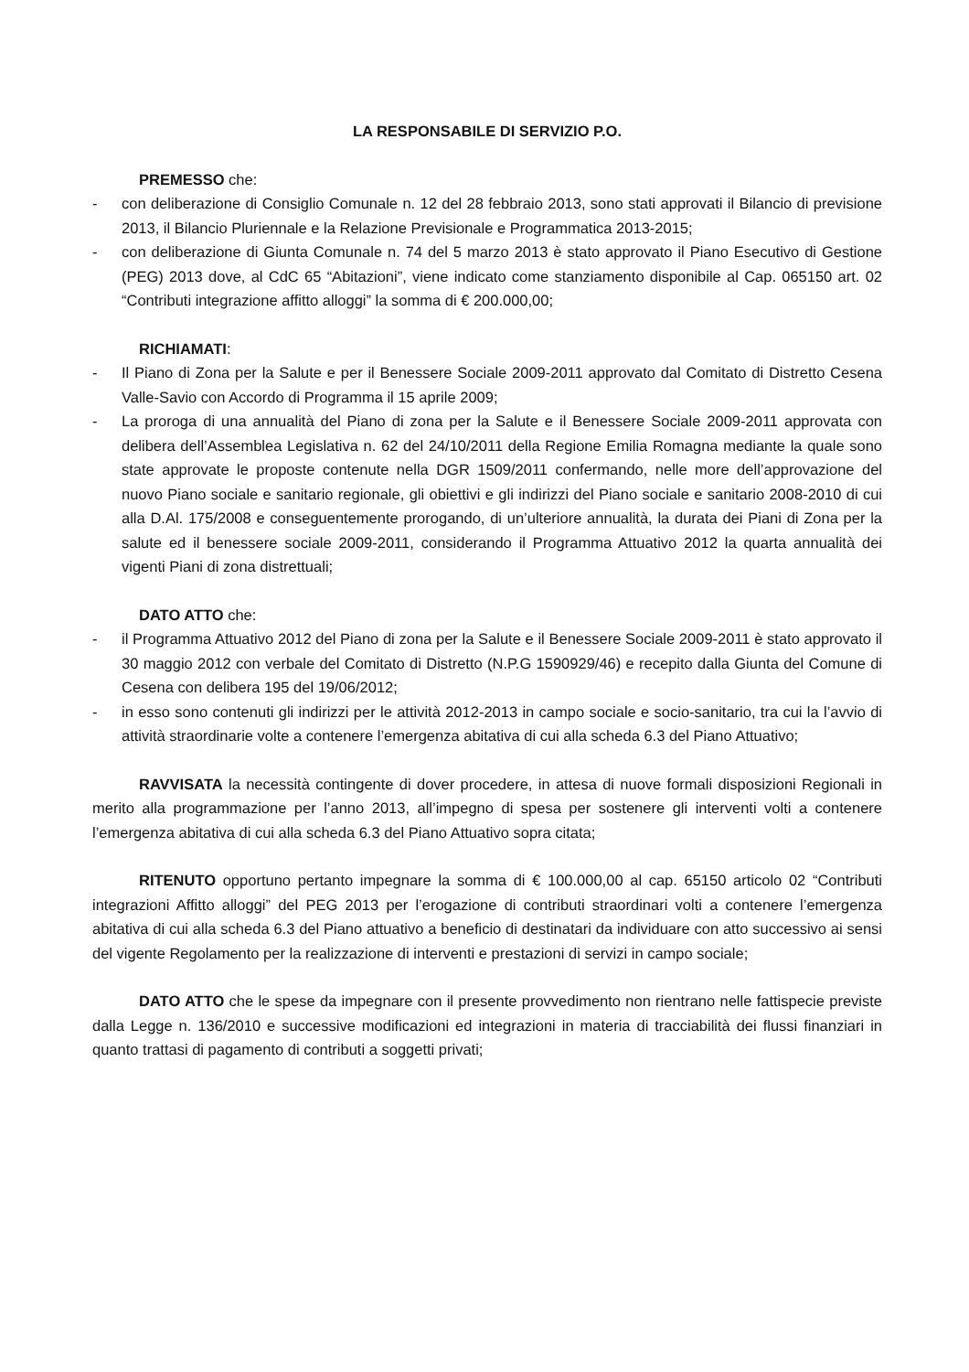LA RESPONSABILE DI SERVIZIO P.O.
PREMESSO che:
- con deliberazione di Consiglio Comunale n. 12 del 28 febbraio 2013, sono stati approvati il Bilancio di previsione 2013, il Bilancio Pluriennale e la Relazione Previsionale e Programmatica 2013-2015;
- con deliberazione di Giunta Comunale n. 74 del 5 marzo 2013 è stato approvato il Piano Esecutivo di Gestione (PEG) 2013 dove, al CdC 65 “Abitazioni”, viene indicato come stanziamento disponibile al Cap. 065150 art. 02 “Contributi integrazione affitto alloggi” la somma di € 200.000,00;
RICHIAMATI:
- Il Piano di Zona per la Salute e per il Benessere Sociale 2009-2011 approvato dal Comitato di Distretto Cesena Valle-Savio con Accordo di Programma il 15 aprile 2009;
- La proroga di una annualità del Piano di zona per la Salute e il Benessere Sociale 2009-2011 approvata con delibera dell’Assemblea Legislativa n. 62 del 24/10/2011 della Regione Emilia Romagna mediante la quale sono state approvate le proposte contenute nella DGR 1509/2011 confermando, nelle more dell’approvazione del nuovo Piano sociale e sanitario regionale, gli obiettivi e gli indirizzi del Piano sociale e sanitario 2008-2010 di cui alla D.Al. 175/2008 e conseguentemente prorogando, di un’ulteriore annualità, la durata dei Piani di Zona per la salute ed il benessere sociale 2009-2011, considerando il Programma Attuativo 2012 la quarta annualità dei vigenti Piani di zona distrettuali;
DATO ATTO che:
- il Programma Attuativo 2012 del Piano di zona per la Salute e il Benessere Sociale 2009-2011 è stato approvato il 30 maggio 2012 con verbale del Comitato di Distretto (N.P.G 1590929/46) e recepito dalla Giunta del Comune di Cesena con delibera 195 del 19/06/2012;
- in esso sono contenuti gli indirizzi per le attività 2012-2013 in campo sociale e socio-sanitario, tra cui la l’avvio di attività straordinarie volte a contenere l’emergenza abitativa di cui alla scheda 6.3 del Piano Attuativo;
RAVVISATA la necessità contingente di dover procedere, in attesa di nuove formali disposizioni Regionali in merito alla programmazione per l’anno 2013, all’impegno di spesa per sostenere gli interventi volti a contenere l’emergenza abitativa di cui alla scheda 6.3 del Piano Attuativo sopra citata;
RITENUTO opportuno pertanto impegnare la somma di € 100.000,00 al cap. 65150 articolo 02 “Contributi integrazioni Affitto alloggi” del PEG 2013 per l’erogazione di contributi straordinari volti a contenere l’emergenza abitativa di cui alla scheda 6.3 del Piano attuativo a beneficio di destinatari da individuare con atto successivo ai sensi del vigente Regolamento per la realizzazione di interventi e prestazioni di servizi in campo sociale;
DATO ATTO che le spese da impegnare con il presente provvedimento non rientrano nelle fattispecie previste dalla Legge n. 136/2010 e successive modificazioni ed integrazioni in materia di tracciabilità dei flussi finanziari in quanto trattasi di pagamento di contributi a soggetti privati;